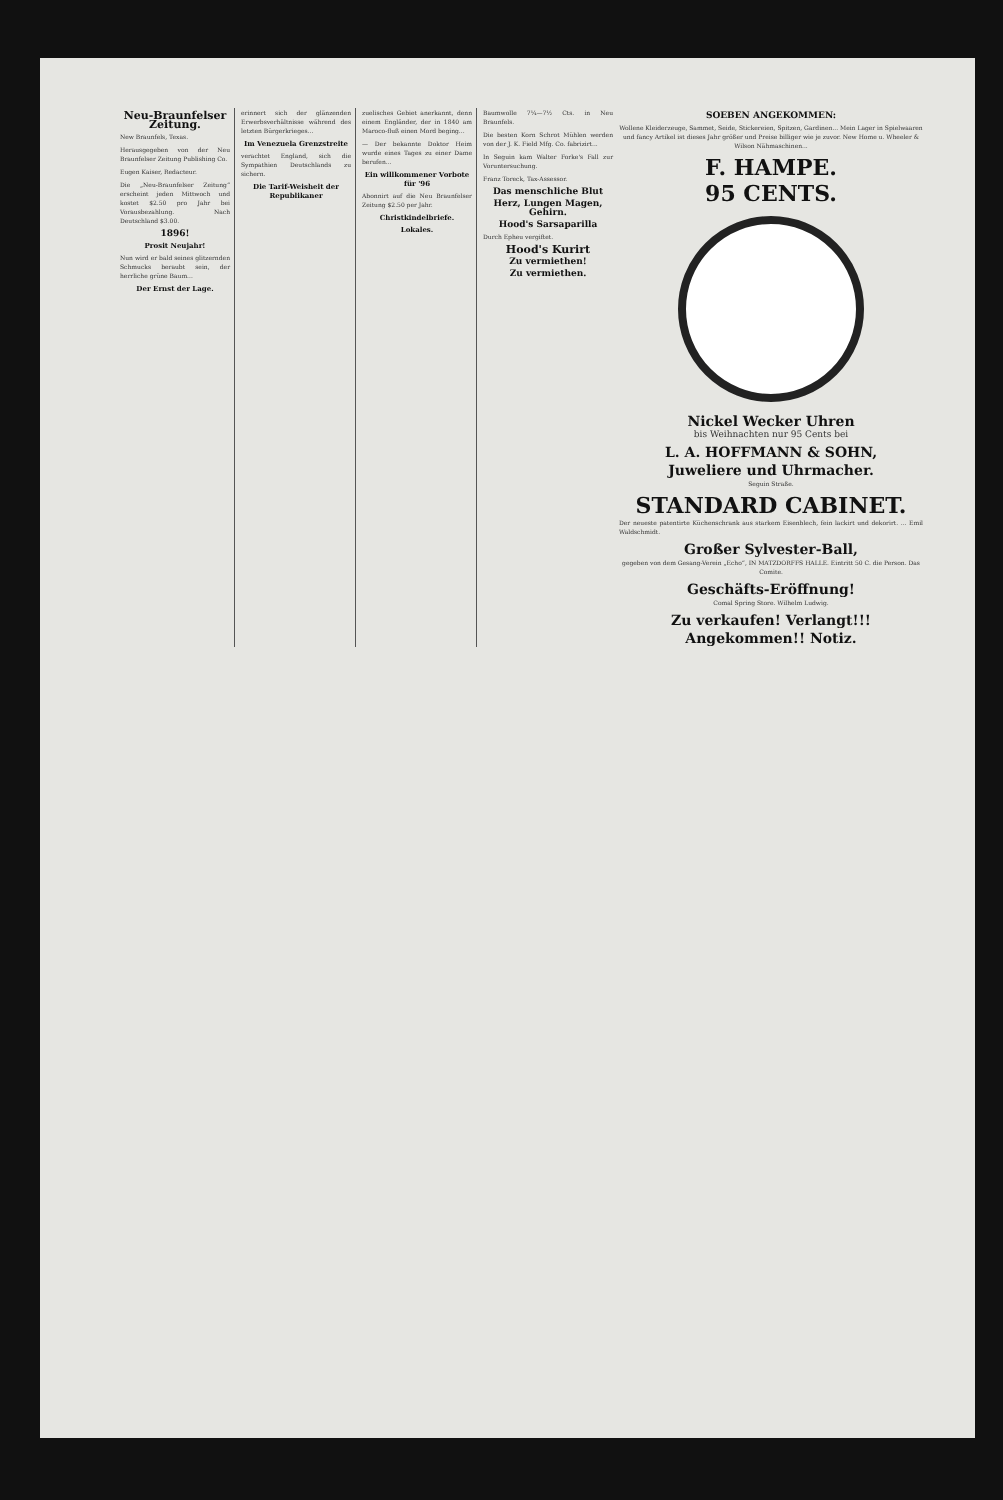Neu-Braunfelser Zeitung.
New Braunfels, Texas.
Herausgegeben von der Neu Braunfelser Zeitung Publishing Co.
Eugen Kaiser, Redacteur.
Die „Neu-Braunfelser Zeitung“ erscheint jeden Mittwoch und kostet $2.50 pro Jahr bei Vorausbezahlung. Nach Deutschland $3.00.
1896!
Prosit Neujahr!
Nun wird er bald seines glitzernden Schmucks beraubt sein, der herrliche grüne Baum...
Der Ernst der Lage.
erinnert sich der glänzenden Erwerbsverhältnisse während des letzten Bürgerkrieges...
Im Venezuela Grenzstreite
verachtet England, sich die Sympathien Deutschlands zu sichern.
Die Tarif-Weisheit der Republikaner
zuelisches Gebiet anerkannt, denn einem Engländer, der in 1840 am Maroco-fluß einen Mord beging...
— Der bekannte Doktor Heim wurde eines Tages zu einer Dame berufen...
Ein willkommener Vorbote für '96
Abonnirt auf die Neu Braunfelser Zeitung $2.50 per Jahr.
Christkindelbriefe.
Lokales.
Baumwolle 7¼—7½ Cts. in Neu Braunfels.
Die besten Korn Schrot Mühlen werden von der J. K. Field Mfg. Co. fabrizirt...
In Seguin kam Walter Forke's Fall zur Voruntersuchung.
Franz Toreck, Tax-Assessor.
Das menschliche Blut
Herz, Lungen Magen, Gehirn.
Hood's Sarsaparilla
Durch Epheu vergiftet.
Hood's Kurirt
Zu vermiethen!
Zu vermiethen.
SOEBEN ANGEKOMMEN:
Wollene Kleiderzeuge, Sammet, Seide, Stickereien, Spitzen, Gardinen... Mein Lager in Spielwaaren und fancy Artikel ist dieses Jahr größer und Preise billiger wie je zuvor. New Home u. Wheeler & Wilson Nähmaschinen...
F. HAMPE.
95 CENTS.
Nickel Wecker Uhren
bis Weihnachten nur 95 Cents bei
L. A. HOFFMANN & SOHN,
Juweliere und Uhrmacher.
Seguin Straße.
STANDARD CABINET.
Der neueste patentirte Küchenschrank aus starkem Eisenblech, fein lackirt und dekorirt. ... Emil Waldschmidt.
Großer Sylvester-Ball,
gegeben von dem Gesang-Verein „Echo“, IN MATZDORFFS HALLE. Eintritt 50 C. die Person. Das Comite.
Geschäfts-Eröffnung!
Comal Spring Store. Wilhelm Ludwig.
Zu verkaufen! Verlangt!!!
Angekommen!! Notiz.